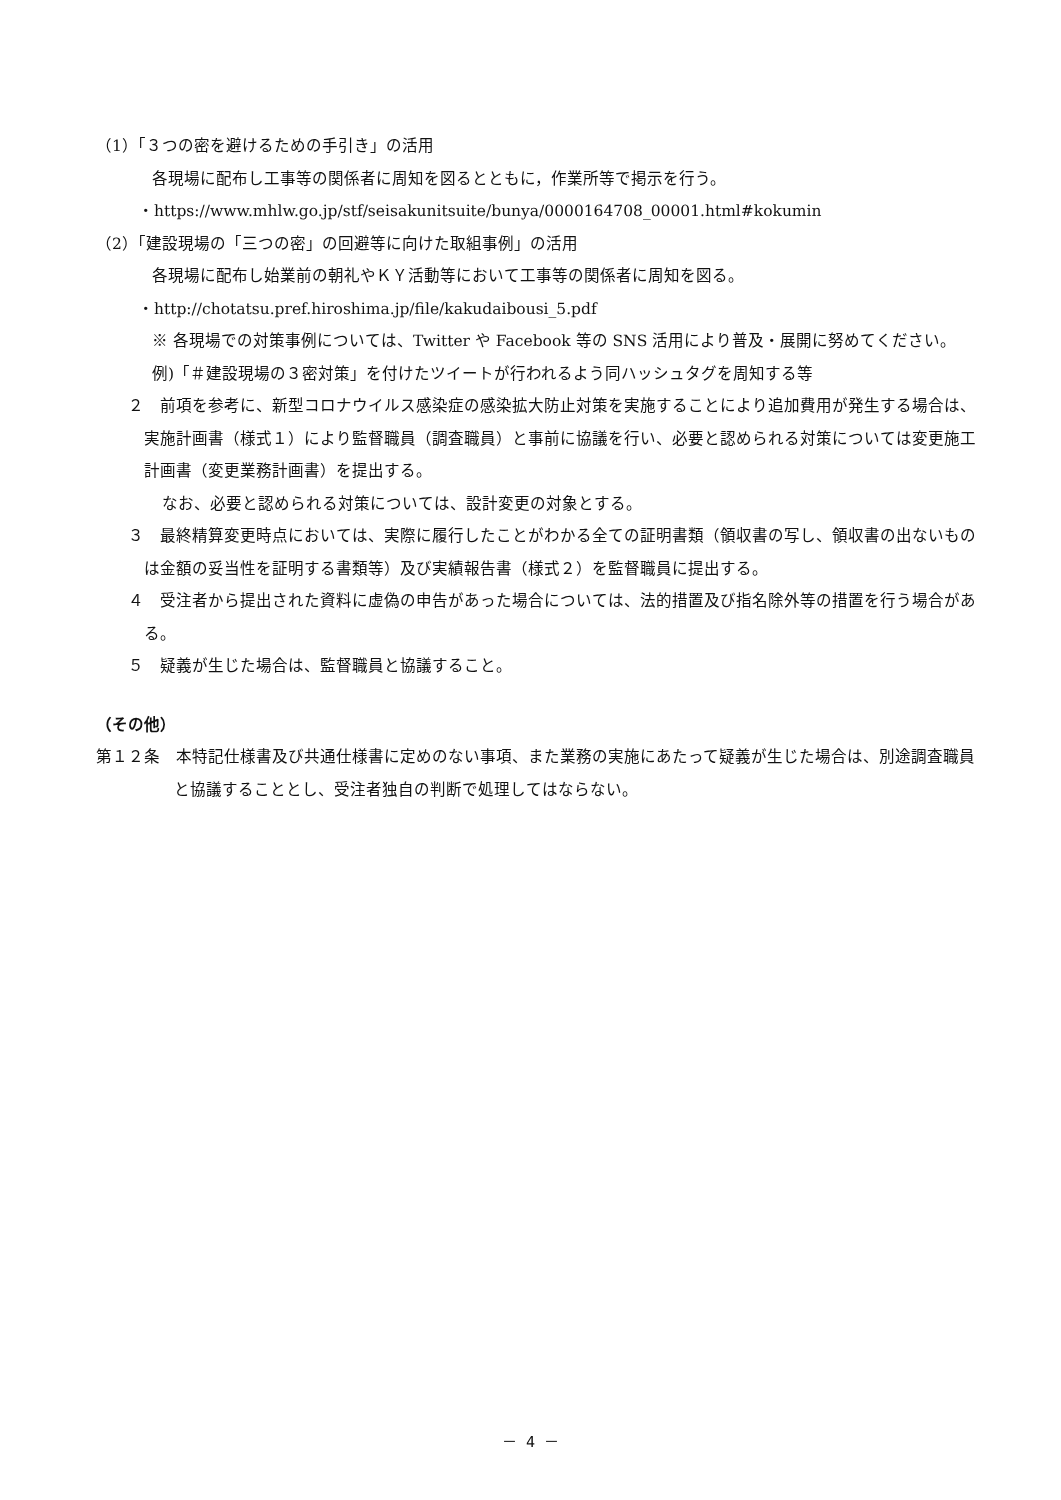（1）「３つの密を避けるための手引き」の活用
各現場に配布し工事等の関係者に周知を図るとともに，作業所等で掲示を行う。
・https://www.mhlw.go.jp/stf/seisakunitsuite/bunya/0000164708_00001.html#kokumin
（2）「建設現場の「三つの密」の回避等に向けた取組事例」の活用
各現場に配布し始業前の朝礼やＫＹ活動等において工事等の関係者に周知を図る。
・http://chotatsu.pref.hiroshima.jp/file/kakudaibousi_5.pdf
※ 各現場での対策事例については、Twitter や Facebook 等の SNS 活用により普及・展開に努めてください。
例)「＃建設現場の３密対策」を付けたツイートが行われるよう同ハッシュタグを周知する等
２　前項を参考に、新型コロナウイルス感染症の感染拡大防止対策を実施することにより追加費用が発生する場合は、実施計画書（様式１）により監督職員（調査職員）と事前に協議を行い、必要と認められる対策については変更施工計画書（変更業務計画書）を提出する。
なお、必要と認められる対策については、設計変更の対象とする。
３　最終精算変更時点においては、実際に履行したことがわかる全ての証明書類（領収書の写し、領収書の出ないものは金額の妥当性を証明する書類等）及び実績報告書（様式２）を監督職員に提出する。
４　受注者から提出された資料に虚偽の申告があった場合については、法的措置及び指名除外等の措置を行う場合がある。
５　疑義が生じた場合は、監督職員と協議すること。
（その他）
第１２条　本特記仕様書及び共通仕様書に定めのない事項、また業務の実施にあたって疑義が生じた場合は、別途調査職員と協議することとし、受注者独自の判断で処理してはならない。
－ 4 －